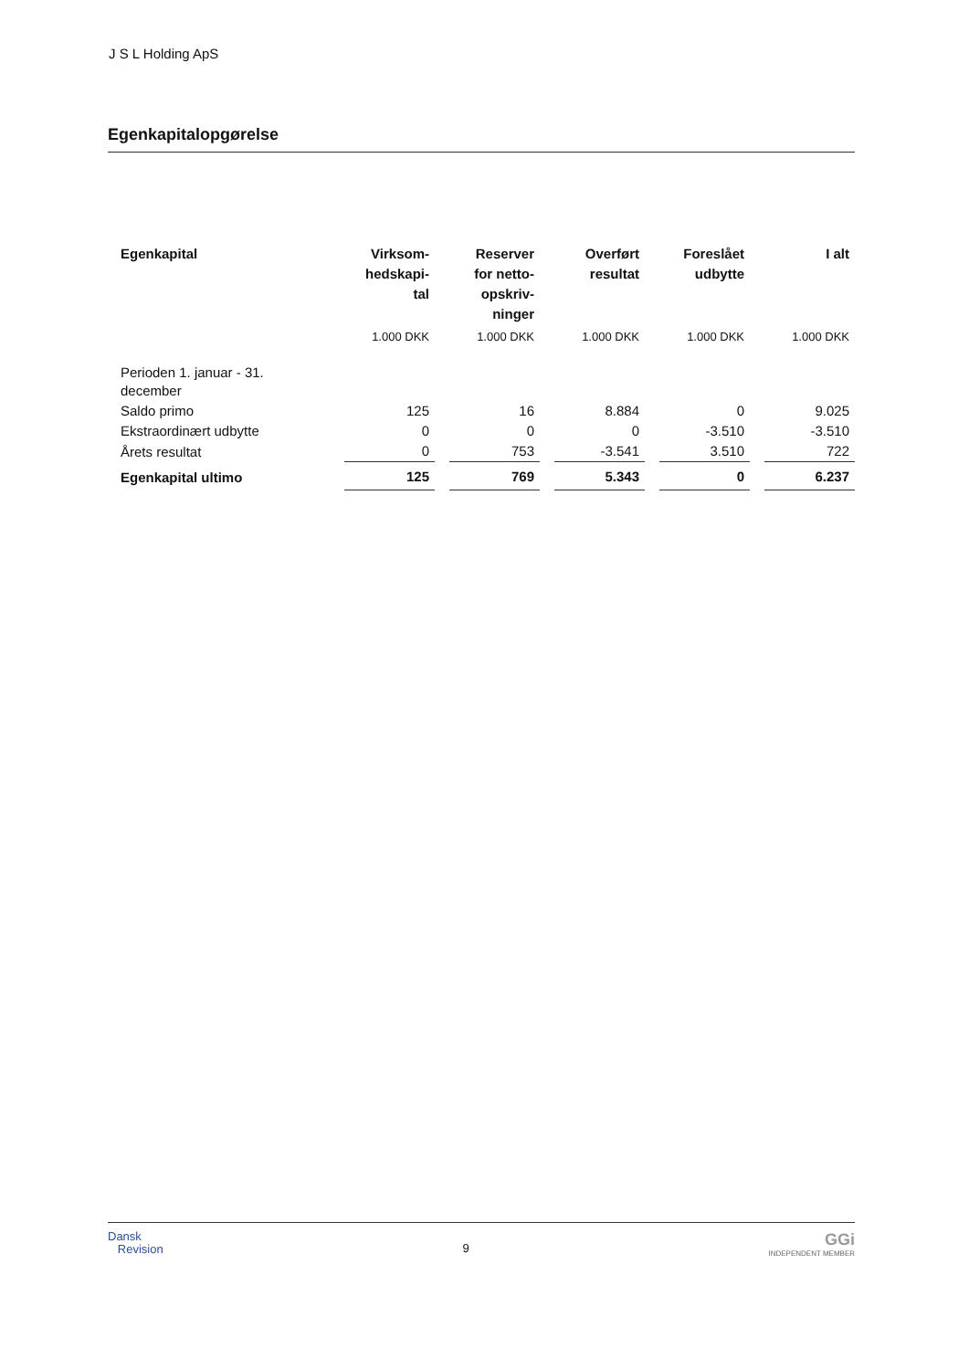J S L Holding ApS
Egenkapitalopgørelse
| Egenkapital | Virksom- hedskapi- tal | Reserver for netto- opskriv- ninger | Overført resultat | Foreslået udbytte | I alt |
| --- | --- | --- | --- | --- | --- |
| | 1.000 DKK | 1.000 DKK | 1.000 DKK | 1.000 DKK | 1.000 DKK |
| Perioden 1. januar - 31. december | | | | | |
| Saldo primo | 125 | 16 | 8.884 | 0 | 9.025 |
| Ekstraordinært udbytte | 0 | 0 | 0 | -3.510 | -3.510 |
| Årets resultat | 0 | 753 | -3.541 | 3.510 | 722 |
| Egenkapital ultimo | 125 | 769 | 5.343 | 0 | 6.237 |
Dansk
Revision
9
GGi
INDEPENDENT MEMBER